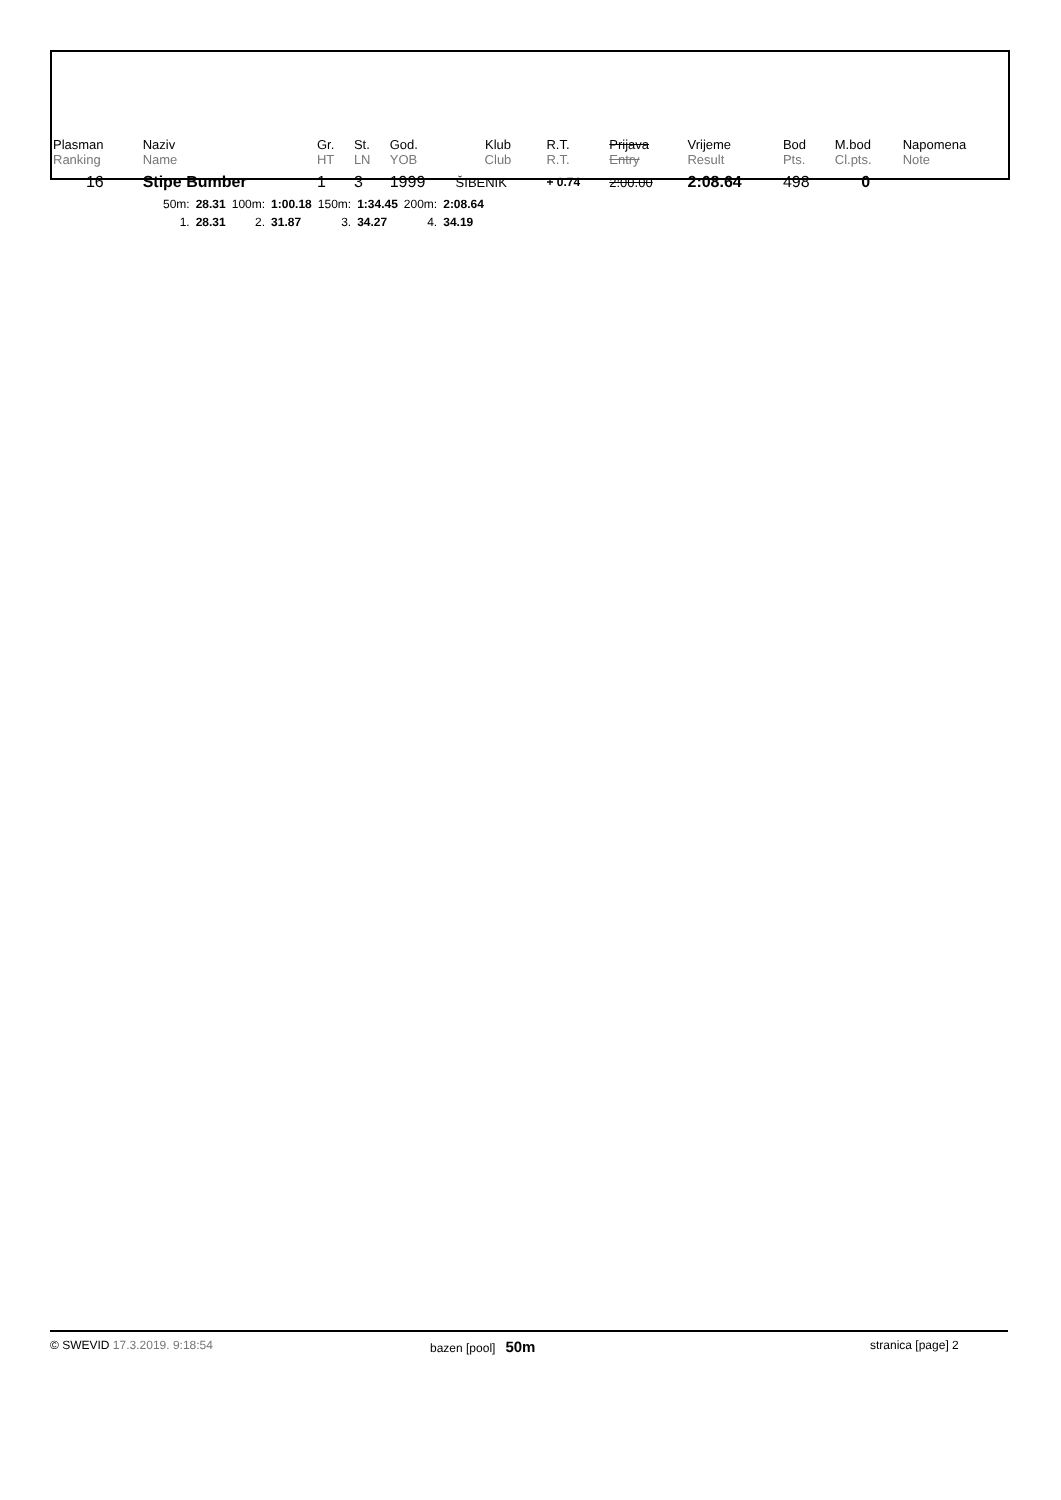| Plasman | Naziv | Gr. | St. | God. | Klub | R.T. | Prijava | Vrijeme | Bod | M.bod | Napomena |
| --- | --- | --- | --- | --- | --- | --- | --- | --- | --- | --- | --- |
| Ranking | Name | HT | LN | YOB | Club | R.T. | Entry | Result | Pts. | Cl.pts. | Note |
| 16 | Stipe Bumber | 1 | 3 | 1999 | ŠIBENIK | + 0.74 | 2:00.00 | 2:08.64 | 498 | 0 | |
| 50m: | 28.31 | 100m: | 1:00.18 | 150m: | 1:34.45 | 200m: | 2:08.64 |
| 1. | 28.31 | 2. | 31.87 | 3. | 34.27 | 4. | 34.19 |
© SWEVID 17.3.2019. 9:18:54 bazen [pool] 50m
stranica [page] 2